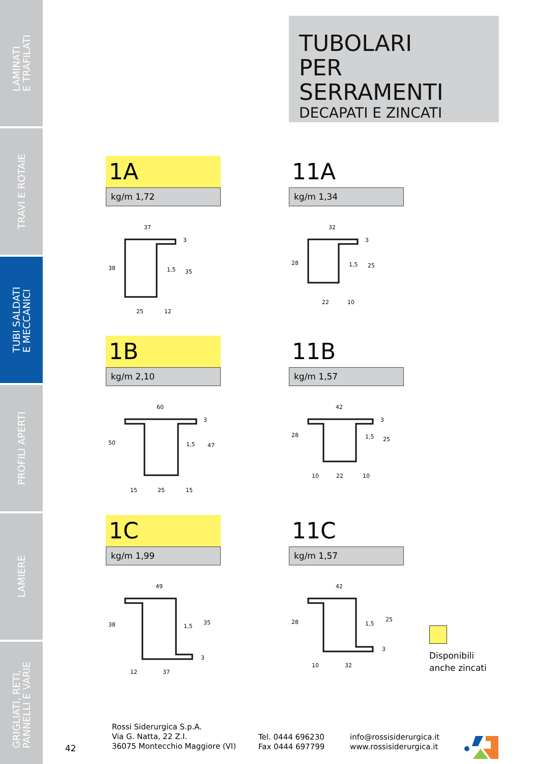LAMINATI
E TRAFILATI
TRAVI E ROTAIE
TUBI SALDATI
E MECCANICI
PROFILI APERTI
LAMIERE
GRIGLIATI, RETI,
PANNELLI E VARIE
TUBOLARI
PER SERRAMENTI
DECAPATI E ZINCATI
1A
kg/m 1,72
37
38
1,5
35
3
25
12
11A
kg/m 1,34
32
28
1,5
25
3
22
10
1B
kg/m 2,10
60
50
1,5
47
3
15
25
15
11B
kg/m 1,57
42
28
1,5
25
3
10
22
10
1C
kg/m 1,99
49
38
1,5
35
3
12
37
11C
kg/m 1,57
42
28
1,5
25
3
10
32
Disponibili
anche zincati
42
Rossi Siderurgica S.p.A.
Via G. Natta, 22 Z.I.
36075 Montecchio Maggiore (VI)
Tel. 0444 696230
Fax 0444 697799
info@rossisiderurgica.it
www.rossisiderurgica.it